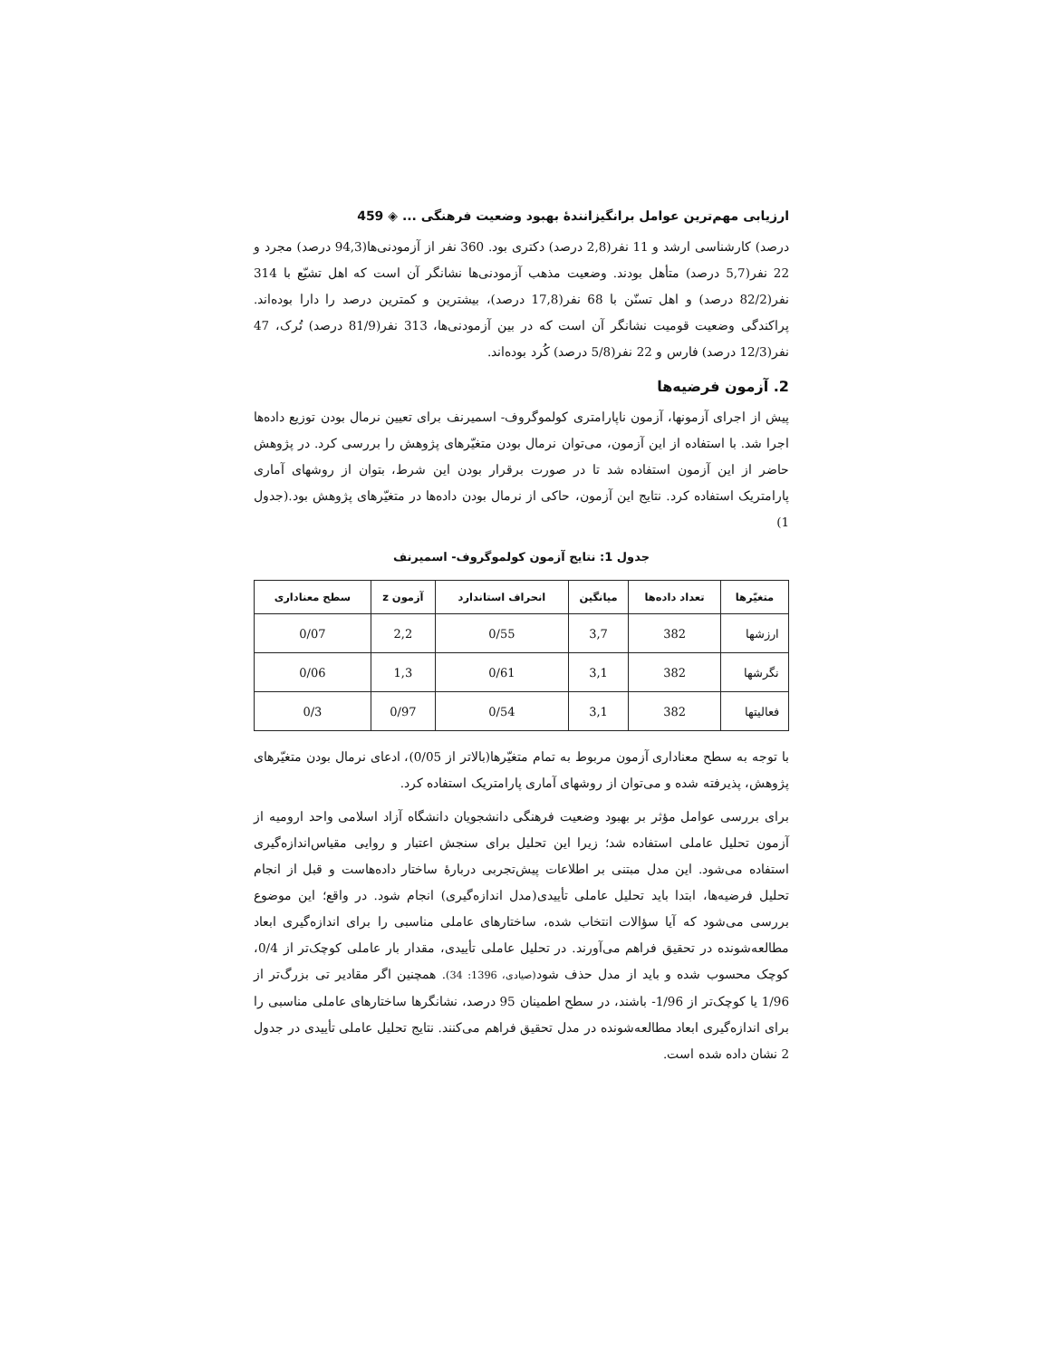ارزیابی مهم‌ترین عوامل برانگیزانندۀ بهبود وضعیت فرهنگی ... ◈ 459
درصد) کارشناسی ارشد و 11 نفر(2,8 درصد) دکتری بود. 360 نفر از آزمودنی‌ها(94,3 درصد) مجرد و 22 نفر(5,7 درصد) متأهل بودند. وضعیت مذهب آزمودنی‌ها نشانگر آن است که اهل تشیّع با 314 نفر(82/2 درصد) و اهل تسنّن با 68 نفر(17,8 درصد)، بیشترین و کمترین درصد را دارا بوده‌اند. پراکندگی وضعیت قومیت نشانگر آن است که در بین آزمودنی‌ها، 313 نفر(81/9 درصد) تُرک، 47 نفر(12/3 درصد) فارس و 22 نفر(5/8 درصد) کُرد بوده‌اند.
2. آزمون فرضیه‌ها
پیش از اجرای آزمونها، آزمون ناپارامتری کولموگروف- اسمیرنف برای تعیین نرمال بودن توزیع داده‌ها اجرا شد. با استفاده از این آزمون، می‌توان نرمال بودن متغیّرهای پژوهش را بررسی کرد. در پژوهش حاضر از این آزمون استفاده شد تا در صورت برقرار بودن این شرط، بتوان از روشهای آماری پارامتریک استفاده کرد. نتایج این آزمون، حاکی از نرمال بودن داده‌ها در متغیّرهای پژوهش بود.(جدول 1)
جدول 1: نتایج آزمون کولموگروف- اسمیرنف
| متغیّرها | تعداد داده‌ها | میانگین | انحراف استاندارد | آزمون z | سطح معناداری |
| --- | --- | --- | --- | --- | --- |
| ارزشها | 382 | 3,7 | 0/55 | 2,2 | 0/07 |
| نگرشها | 382 | 3,1 | 0/61 | 1,3 | 0/06 |
| فعالیتها | 382 | 3,1 | 0/54 | 0/97 | 0/3 |
با توجه به سطح معناداری آزمون مربوط به تمام متغیّرها(بالاتر از 0/05)، ادعای نرمال بودن متغیّرهای پژوهش، پذیرفته شده و می‌توان از روشهای آماری پارامتریک استفاده کرد.
برای بررسی عوامل مؤثر بر بهبود وضعیت فرهنگی دانشجویان دانشگاه آزاد اسلامی واحد ارومیه از آزمون تحلیل عاملی استفاده شد؛ زیرا این تحلیل برای سنجش اعتبار و روایی مقیاس‌اندازه‌گیری استفاده می‌شود. این مدل مبتنی بر اطلاعات پیش‌تجربی دربارۀ ساختار داده‌هاست و قبل از انجام تحلیل فرضیه‌ها، ابتدا باید تحلیل عاملی تأییدی(مدل اندازه‌گیری) انجام شود. در واقع؛ این موضوع بررسی می‌شود که آیا سؤالات انتخاب شده، ساختارهای عاملی مناسبی را برای اندازه‌گیری ابعاد مطالعه‌شونده در تحقیق فراهم می‌آورند. در تحلیل عاملی تأییدی، مقدار بار عاملی کوچک‌تر از 0/4، کوچک محسوب شده و باید از مدل حذف شود(صیادی، 1396: 34). همچنین اگر مقادیر تی بزرگ‌تر از 1/96 یا کوچک‌تر از 1/96- باشند، در سطح اطمینان 95 درصد، نشانگرها ساختارهای عاملی مناسبی را برای اندازه‌گیری ابعاد مطالعه‌شونده در مدل تحقیق فراهم می‌کنند. نتایج تحلیل عاملی تأییدی در جدول 2 نشان داده شده است.